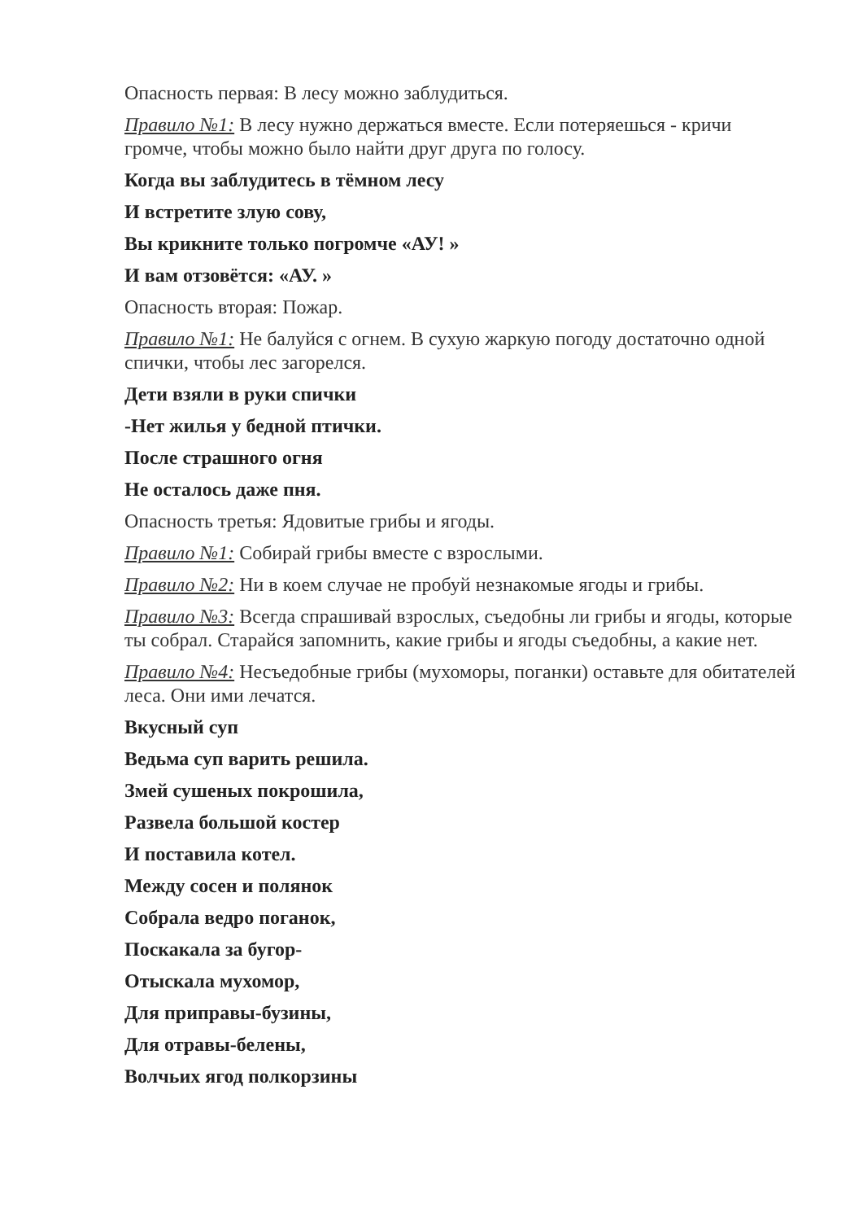Опасность первая: В лесу можно заблудиться.
Правило №1: В лесу нужно держаться вместе. Если потеряешься - кричи громче, чтобы можно было найти друг друга по голосу.
Когда вы заблудитесь в тёмном лесу
И встретите злую сову,
Вы крикните только погромче «АУ! »
И вам отзовётся: «АУ. »
Опасность вторая: Пожар.
Правило №1: Не балуйся с огнем. В сухую жаркую погоду достаточно одной спички, чтобы лес загорелся.
Дети взяли в руки спички
-Нет жилья у бедной птички.
После страшного огня
Не осталось даже пня.
Опасность третья: Ядовитые грибы и ягоды.
Правило №1: Собирай грибы вместе с взрослыми.
Правило №2: Ни в коем случае не пробуй незнакомые ягоды и грибы.
Правило №3: Всегда спрашивай взрослых, съедобны ли грибы и ягоды, которые ты собрал. Старайся запомнить, какие грибы и ягоды съедобны, а какие нет.
Правило №4: Несъедобные грибы (мухоморы, поганки) оставьте для обитателей леса. Они ими лечатся.
Вкусный суп
Ведьма суп варить решила.
Змей сушеных покрошила,
Развела большой костер
И поставила котел.
Между сосен и полянок
Собрала ведро поганок,
Поскакала за бугор-
Отыскала мухомор,
Для приправы-бузины,
Для отравы-белены,
Волчьих ягод полкорзины